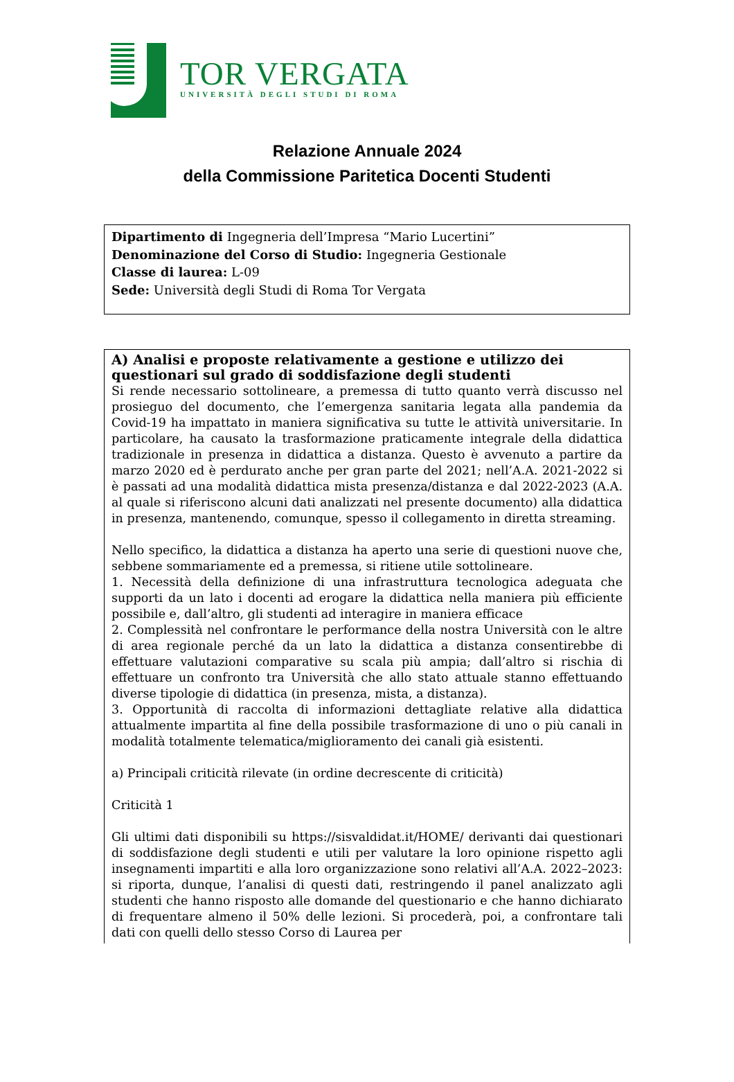TOR VERGATA
UNIVERSITÀ DEGLI STUDI DI ROMA
Relazione Annuale 2024
della Commissione Paritetica Docenti Studenti
Dipartimento di Ingegneria dell’Impresa “Mario Lucertini”
Denominazione del Corso di Studio: Ingegneria Gestionale
Classe di laurea: L-09
Sede: Università degli Studi di Roma Tor Vergata
A) Analisi e proposte relativamente a gestione e utilizzo dei questionari sul grado di soddisfazione degli studenti
Si rende necessario sottolineare, a premessa di tutto quanto verrà discusso nel prosieguo del documento, che l’emergenza sanitaria legata alla pandemia da Covid-19 ha impattato in maniera significativa su tutte le attività universitarie. In particolare, ha causato la trasformazione praticamente integrale della didattica tradizionale in presenza in didattica a distanza. Questo è avvenuto a partire da marzo 2020 ed è perdurato anche per gran parte del 2021; nell’A.A. 2021-2022 si è passati ad una modalità didattica mista presenza/distanza e dal 2022-2023 (A.A. al quale si riferiscono alcuni dati analizzati nel presente documento) alla didattica in presenza, mantenendo, comunque, spesso il collegamento in diretta streaming.
Nello specifico, la didattica a distanza ha aperto una serie di questioni nuove che, sebbene sommariamente ed a premessa, si ritiene utile sottolineare.
1. Necessità della definizione di una infrastruttura tecnologica adeguata che supporti da un lato i docenti ad erogare la didattica nella maniera più efficiente possibile e, dall’altro, gli studenti ad interagire in maniera efficace
2. Complessità nel confrontare le performance della nostra Università con le altre di area regionale perché da un lato la didattica a distanza consentirebbe di effettuare valutazioni comparative su scala più ampia; dall’altro si rischia di effettuare un confronto tra Università che allo stato attuale stanno effettuando diverse tipologie di didattica (in presenza, mista, a distanza).
3. Opportunità di raccolta di informazioni dettagliate relative alla didattica attualmente impartita al fine della possibile trasformazione di uno o più canali in modalità totalmente telematica/miglioramento dei canali già esistenti.
a) Principali criticità rilevate (in ordine decrescente di criticità)
Criticità 1
Gli ultimi dati disponibili su https://sisvaldidat.it/HOME/ derivanti dai questionari di soddisfazione degli studenti e utili per valutare la loro opinione rispetto agli insegnamenti impartiti e alla loro organizzazione sono relativi all’A.A. 2022–2023: si riporta, dunque, l’analisi di questi dati, restringendo il panel analizzato agli studenti che hanno risposto alle domande del questionario e che hanno dichiarato di frequentare almeno il 50% delle lezioni. Si procederà, poi, a confrontare tali dati con quelli dello stesso Corso di Laurea per